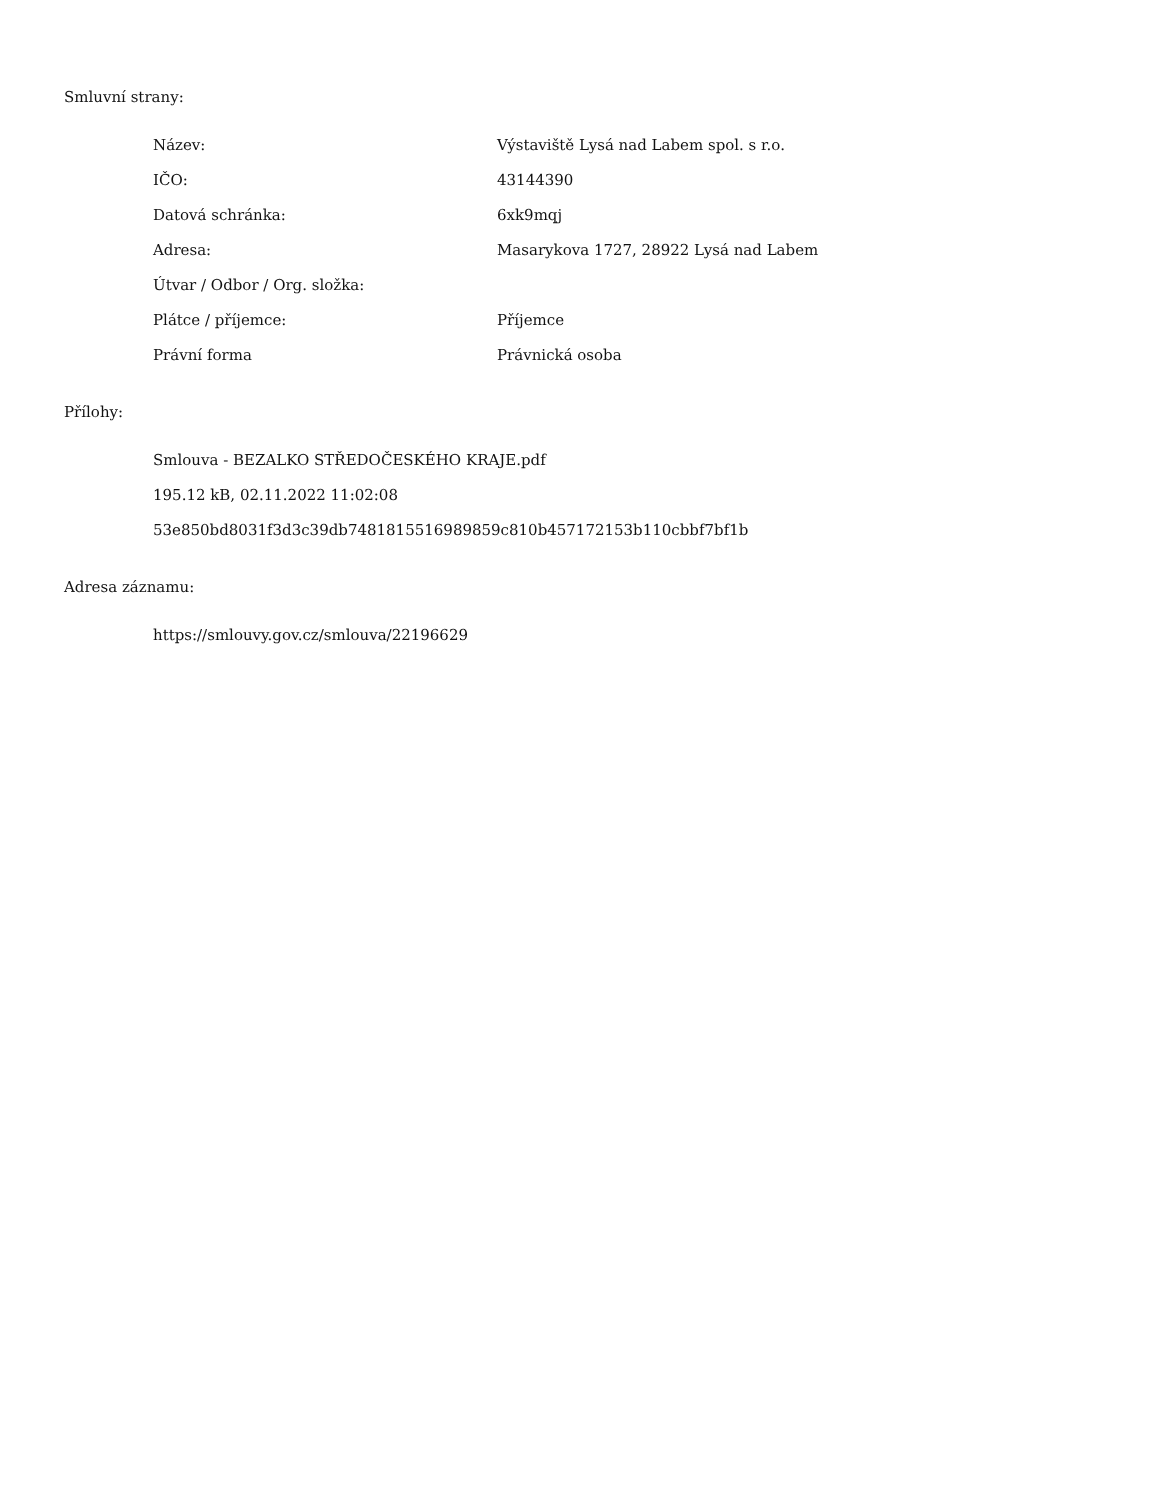Smluvní strany:
| Název: | Výstaviště Lysá nad Labem spol. s r.o. |
| IČO: | 43144390 |
| Datová schránka: | 6xk9mqj |
| Adresa: | Masarykova 1727, 28922 Lysá nad Labem |
| Útvar / Odbor / Org. složka: | |
| Plátce / příjemce: | Příjemce |
| Právní forma | Právnická osoba |
Přílohy:
Smlouva - BEZALKO STŘEDOČESKÉHO KRAJE.pdf
195.12 kB, 02.11.2022 11:02:08
53e850bd8031f3d3c39db7481815516989859c810b457172153b110cbbf7bf1b
Adresa záznamu:
https://smlouvy.gov.cz/smlouva/22196629